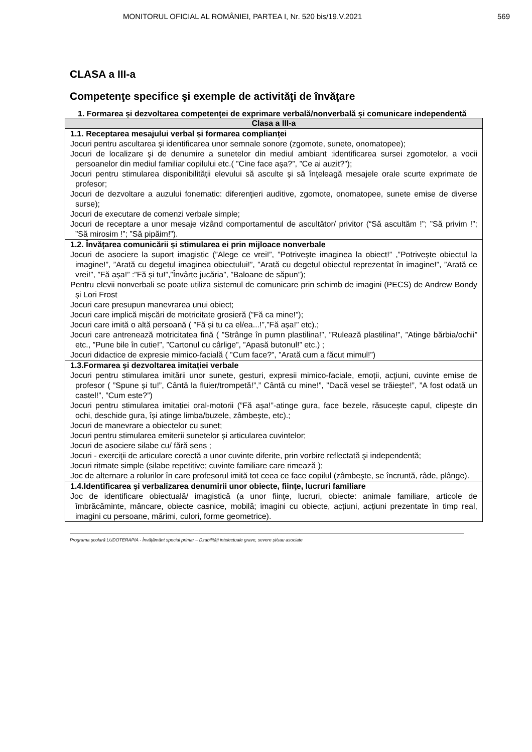MONITORUL OFICIAL AL ROMÂNIEI, PARTEA I, Nr. 520 bis/19.V.2021 569
CLASA a III-a
Competenţe specifice şi exemple de activităţi de învăţare
1. Formarea și dezvoltarea competenței de exprimare verbală/nonverbală și comunicare independentă
| Clasa a III-a |
| --- |
| 1.1. Receptarea mesajului verbal și formarea complianței Jocuri pentru ascultarea şi identificarea unor semnale sonore (zgomote, sunete, onomatopee); Jocuri de localizare şi de denumire a sunetelor din mediul ambiant :identificarea sursei zgomotelor, a vocii persoanelor din mediul familiar copilului etc.( ”Cine face așa?”, ”Ce ai auzit?”); Jocuri pentru stimularea disponibilității elevului să asculte şi să înţeleagă mesajele orale scurte exprimate de profesor; Jocuri de dezvoltare a auzului fonematic: diferenţieri auditive, zgomote, onomatopee, sunete emise de diverse surse); Jocuri de executare de comenzi verbale simple; Jocuri de receptare a unor mesaje vizând comportamentul de ascultător/ privitor (“Să ascultăm !”; ”Să privim !”; ”Să mirosim !”; ”Să pipăim!”). |
| 1.2. Învățarea comunicării și stimularea ei prin mijloace nonverbale Jocuri de asociere la suport imagistic (”Alege ce vrei!”, ”Potrivește imaginea la obiect!” ,”Potrivește obiectul la imagine!”, ”Arată cu degetul imaginea obiectului!”, ”Arată cu degetul obiectul reprezentat în imagine!”, ”Arată ce vrei!”, ”Fă așa!” :”Fă și tu!”,”Învârte jucăria”, ”Baloane de săpun”); Pentru elevii nonverbali se poate utiliza sistemul de comunicare prin schimb de imagini (PECS) de Andrew Bondy și Lori Frost Jocuri care presupun manevrarea unui obiect; Jocuri care implică mișcări de motricitate grosieră (”Fă ca mine!”); Jocuri care imită o altă persoană ( ”Fă și tu ca el/ea...!”,”Fă așa!” etc).; Jocuri care antrenează motricitatea fină ( ”Strânge în pumn plastilina!”, ”Rulează plastilina!”, ”Atinge bărbia/ochii” etc., ”Pune bile în cutie!”, ”Cartonul cu cârlige”, ”Apasă butonul!” etc.) ; Jocuri didactice de expresie mimico-facială ( ”Cum face?”, ”Arată cum a făcut mimul!”) |
| 1.3.Formarea și dezvoltarea imitației verbale Jocuri pentru stimularea imitării unor sunete, gesturi, expresii mimico-faciale, emoții, acţiuni, cuvinte emise de profesor ( ”Spune și tu!”, Cântă la fluier/trompetă!”,” Cântă cu mine!”, ”Dacă vesel se trăiește!”, ”A fost odată un castel!”, ”Cum este?”) Jocuri pentru stimularea imitației oral-motorii (”Fă așa!”-atinge gura, face bezele, răsucește capul, clipește din ochi, deschide gura, își atinge limba/buzele, zâmbește, etc).; Jocuri de manevrare a obiectelor cu sunet; Jocuri pentru stimularea emiterii sunetelor și articularea cuvintelor; Jocuri de asociere silabe cu/ fără sens ; Jocuri - exerciţii de articulare corectă a unor cuvinte diferite, prin vorbire reflectată şi independentă; Jocuri ritmate simple (silabe repetitive; cuvinte familiare care rimează ); Joc de alternare a rolurilor în care profesorul imită tot ceea ce face copilul (zâmbeşte, se încruntă, râde, plânge). |
| 1.4.Identificarea şi verbalizarea denumirii unor obiecte, fiinţe, lucruri familiare Joc de identificare obiectuală/ imagistică (a unor fiinţe, lucruri, obiecte: animale familiare, articole de îmbrăcăminte, mâncare, obiecte casnice, mobilă; imagini cu obiecte, acțiuni, acțiuni prezentate în timp real, imagini cu persoane, mărimi, culori, forme geometrice). |
Programa școlară LUDOTERAPIA - Învățământ special primar – Dzabilități intelectuale grave, severe și/sau asociate